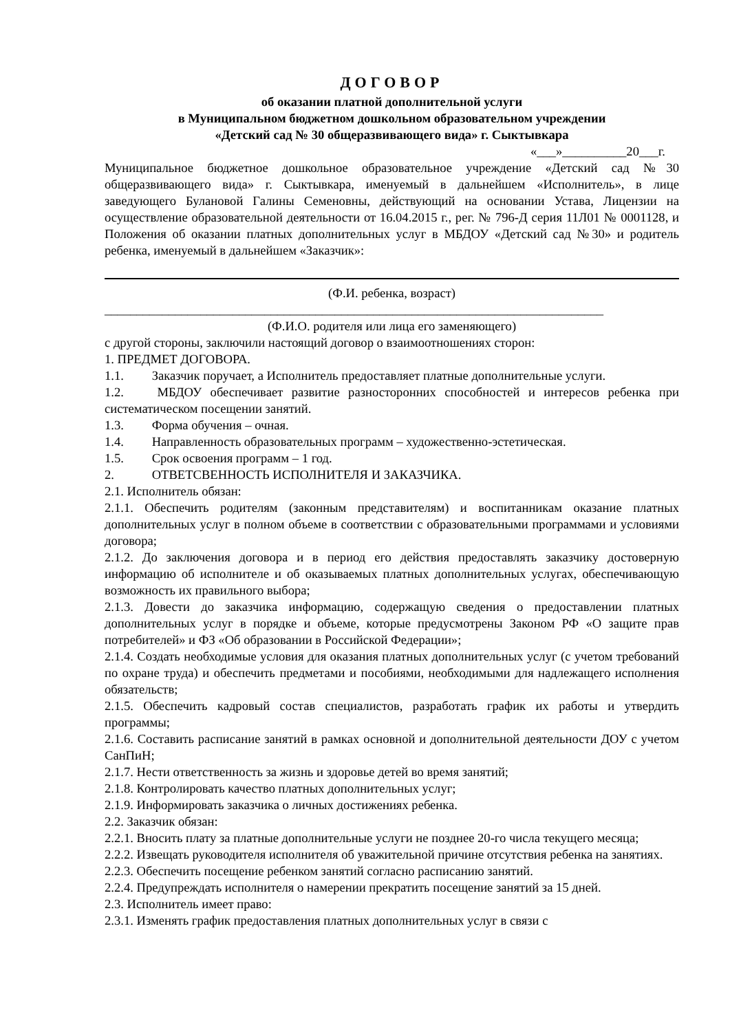ДОГОВОР
об оказании платной дополнительной услуги
в Муниципальном бюджетном дошкольном образовательном учреждении
«Детский сад № 30 общеразвивающего вида» г. Сыктывкара
«___»__________20___г.
Муниципальное бюджетное дошкольное образовательное учреждение «Детский сад №30 общеразвивающего вида» г. Сыктывкара, именуемый в дальнейшем «Исполнитель», в лице заведующего Булановой Галины Семеновны, действующий на основании Устава, Лицензии на осуществление образовательной деятельности от 16.04.2015 г., рег. № 796-Д серия 11Л01 № 0001128, и Положения об оказании платных дополнительных услуг в МБДОУ «Детский сад №30» и родитель ребенка, именуемый в дальнейшем «Заказчик»:
(Ф.И. ребенка, возраст)
______________________________________________________________________________
(Ф.И.О. родителя или лица его заменяющего)
с другой стороны, заключили настоящий договор о взаимоотношениях сторон:
1. ПРЕДМЕТ ДОГОВОРА.
1.1. Заказчик поручает, а Исполнитель предоставляет платные дополнительные услуги.
1.2. МБДОУ обеспечивает развитие разносторонних способностей и интересов ребенка при систематическом посещении занятий.
1.3. Форма обучения – очная.
1.4. Направленность образовательных программ – художественно-эстетическая.
1.5. Срок освоения программ – 1 год.
2. ОТВЕТСВЕННОСТЬ ИСПОЛНИТЕЛЯ И ЗАКАЗЧИКА.
2.1. Исполнитель обязан:
2.1.1. Обеспечить родителям (законным представителям) и воспитанникам оказание платных дополнительных услуг в полном объеме в соответствии с образовательными программами и условиями договора;
2.1.2. До заключения договора и в период его действия предоставлять заказчику достоверную информацию об исполнителе и об оказываемых платных дополнительных услугах, обеспечивающую возможность их правильного выбора;
2.1.3. Довести до заказчика информацию, содержащую сведения о предоставлении платных дополнительных услуг в порядке и объеме, которые предусмотрены Законом РФ «О защите прав потребителей» и ФЗ «Об образовании в Российской Федерации»;
2.1.4. Создать необходимые условия для оказания платных дополнительных услуг (с учетом требований по охране труда) и обеспечить предметами и пособиями, необходимыми для надлежащего исполнения обязательств;
2.1.5. Обеспечить кадровый состав специалистов, разработать график их работы и утвердить программы;
2.1.6. Составить расписание занятий в рамках основной и дополнительной деятельности ДОУ с учетом СанПиН;
2.1.7. Нести ответственность за жизнь и здоровье детей во время занятий;
2.1.8. Контролировать качество платных дополнительных услуг;
2.1.9. Информировать заказчика о личных достижениях ребенка.
2.2. Заказчик обязан:
2.2.1. Вносить плату за платные дополнительные услуги не позднее 20-го числа текущего месяца;
2.2.2. Извещать руководителя исполнителя об уважительной причине отсутствия ребенка на занятиях.
2.2.3. Обеспечить посещение ребенком занятий согласно расписанию занятий.
2.2.4. Предупреждать исполнителя о намерении прекратить посещение занятий за 15 дней.
2.3. Исполнитель имеет право:
2.3.1. Изменять график предоставления платных дополнительных услуг в связи с